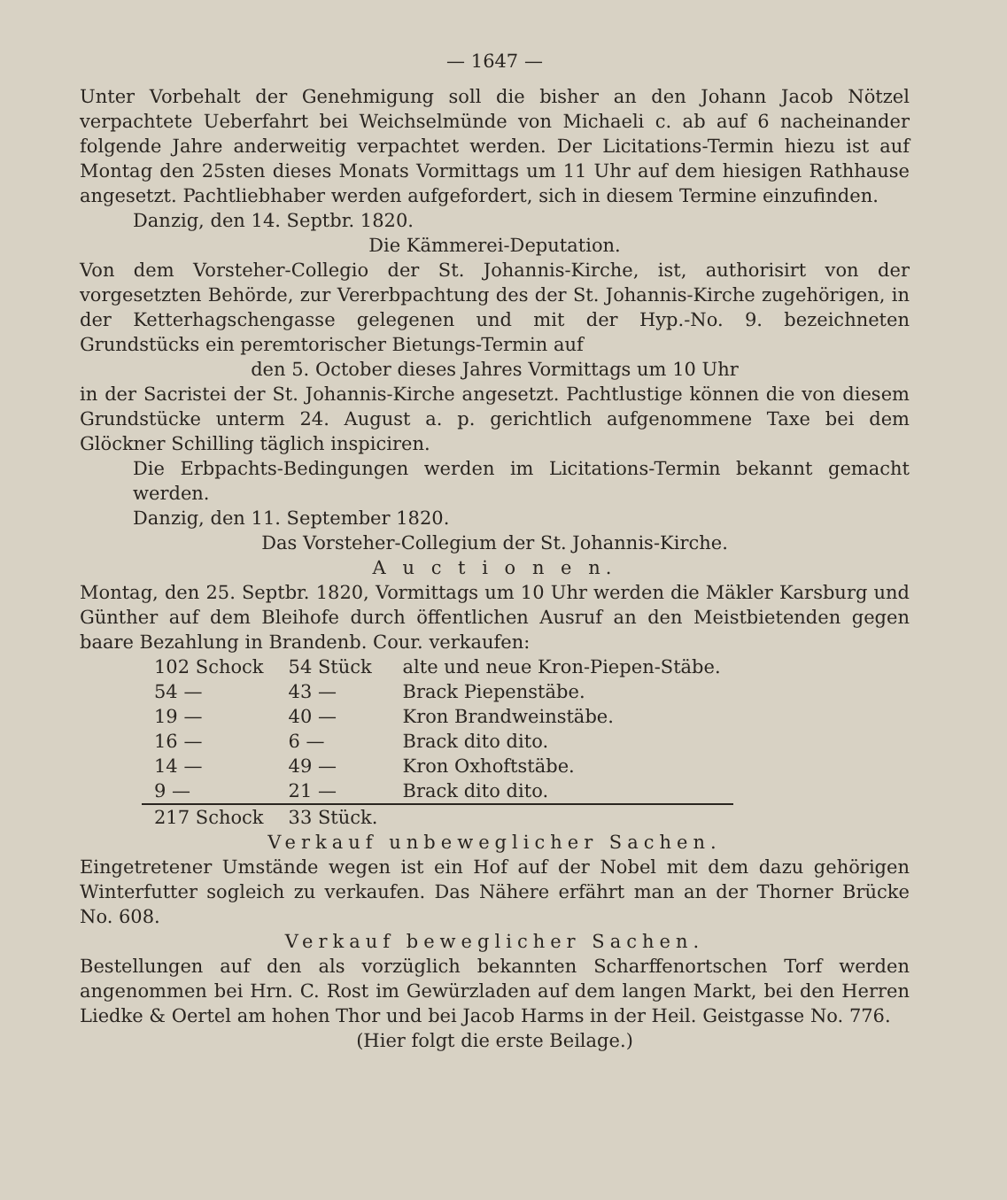— 1647 —
Unter Vorbehalt der Genehmigung soll die bisher an den Johann Jacob Nötzel verpachtete Ueberfahrt bei Weichselmünde von Michaeli c. ab auf 6 nacheinander folgende Jahre anderweitig verpachtet werden. Der Licitations-Termin hiezu ist auf Montag den 25sten dieses Monats Vormittags um 11 Uhr auf dem hiesigen Rathhause angesetzt. Pachtliebhaber werden aufgefordert, sich in diesem Termine einzufinden.
Danzig, den 14. Septbr. 1820.
Die Kämmerei-Deputation.
Von dem Vorsteher-Collegio der St. Johannis-Kirche, ist, authorisirt von der vorgesetzten Behörde, zur Vererbpachtung des der St. Johannis-Kirche zugehörigen, in der Ketterhagschengasse gelegenen und mit der Hyp.-No. 9. bezeichneten Grundstücks ein peremtorischer Bietungs-Termin auf
den 5. October dieses Jahres Vormittags um 10 Uhr
in der Sacristei der St. Johannis-Kirche angesetzt. Pachtlustige können die von diesem Grundstücke unterm 24. August a. p. gerichtlich aufgenommene Taxe bei dem Glöckner Schilling täglich inspiciren.
Die Erbpachts-Bedingungen werden im Licitations-Termin bekannt gemacht werden.
Danzig, den 11. September 1820.
Das Vorsteher-Collegium der St. Johannis-Kirche.
A u c t i o n e n.
Montag, den 25. Septbr. 1820, Vormittags um 10 Uhr werden die Mäkler Karsburg und Günther auf dem Bleihofe durch öffentlichen Ausruf an den Meistbietenden gegen baare Bezahlung in Brandenb. Cour. verkaufen:
| 102 Schock | 54 Stück | alte und neue Kron-Piepen-Stäbe. |
| 54 — | 43 — | Brack Piepenstäbe. |
| 19 — | 40 — | Kron Brandweinstäbe. |
| 16 — | 6 — | Brack dito dito. |
| 14 — | 49 — | Kron Oxhoftstäbe. |
| 9 — | 21 — | Brack dito dito. |
| 217 Schock | 33 Stück. | |
Verkauf unbeweglicher Sachen.
Eingetretener Umstände wegen ist ein Hof auf der Nobel mit dem dazu gehörigen Winterfutter sogleich zu verkaufen. Das Nähere erfährt man an der Thorner Brücke No. 608.
Verkauf beweglicher Sachen.
Bestellungen auf den als vorzüglich bekannten Scharffenortschen Torf werden angenommen bei Hrn. C. Rost im Gewürzladen auf dem langen Markt, bei den Herren Liedke & Oertel am hohen Thor und bei Jacob Harms in der Heil. Geistgasse No. 776.
(Hier folgt die erste Beilage.)